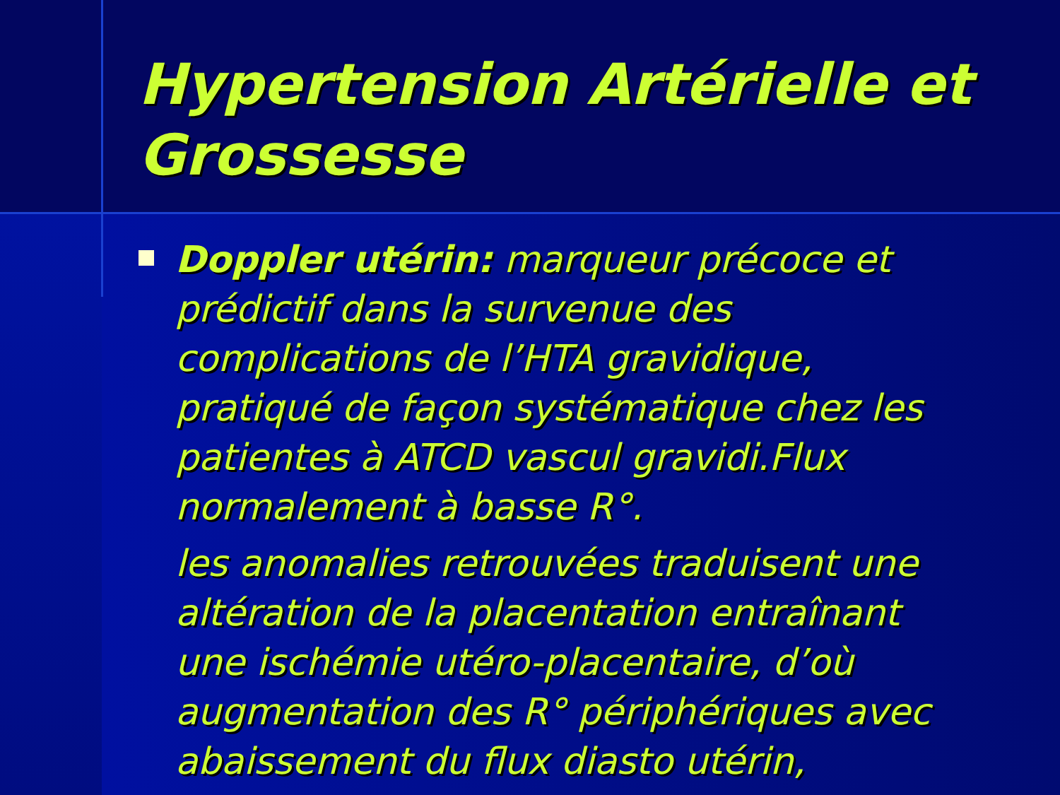Hypertension Artérielle et Grossesse
Doppler utérin: marqueur précoce et prédictif dans la survenue des complications de l’HTA gravidique, pratiqué de façon systématique chez les patientes à ATCD vascul gravidi.Flux normalement à basse R°.
les anomalies retrouvées traduisent une altération de la placentation entraînant une ischémie utéro-placentaire, d’où augmentation des R° périphériques avec abaissement du flux diasto utérin,